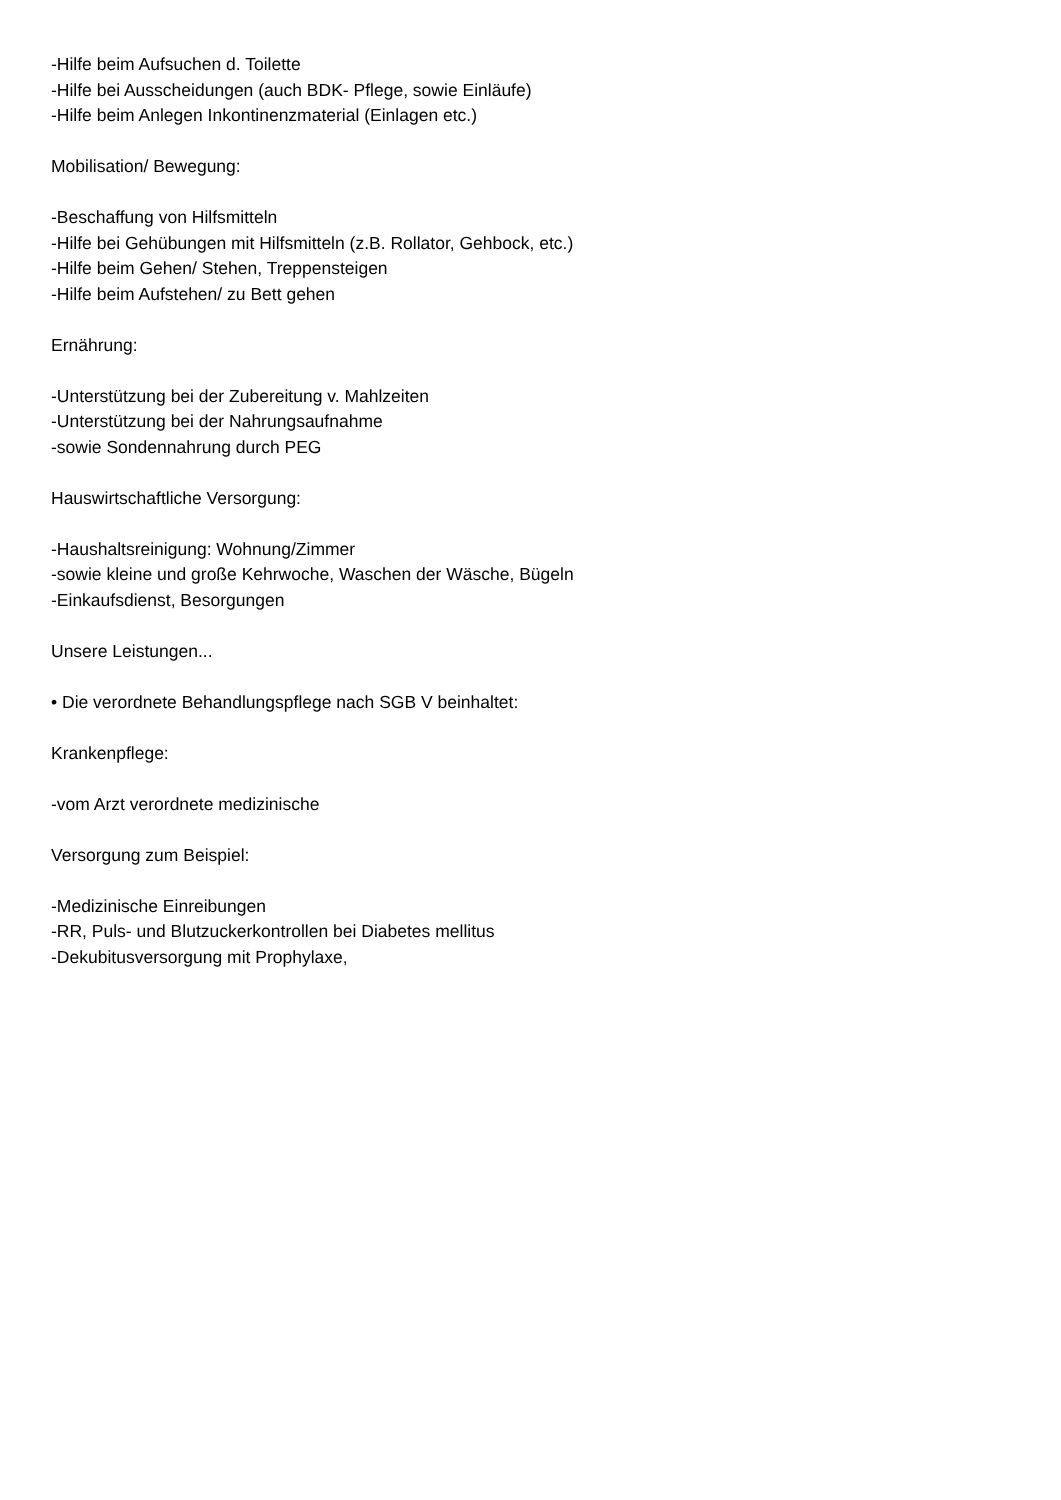-Hilfe beim Aufsuchen d. Toilette
-Hilfe bei Ausscheidungen (auch BDK- Pflege, sowie Einläufe)
-Hilfe beim Anlegen Inkontinenzmaterial (Einlagen etc.)
Mobilisation/ Bewegung:
-Beschaffung von Hilfsmitteln
-Hilfe bei Gehübungen mit Hilfsmitteln (z.B. Rollator, Gehbock, etc.)
-Hilfe beim Gehen/ Stehen, Treppensteigen
-Hilfe beim Aufstehen/ zu Bett gehen
Ernährung:
-Unterstützung bei der Zubereitung v. Mahlzeiten
-Unterstützung bei der Nahrungsaufnahme
-sowie Sondennahrung durch PEG
Hauswirtschaftliche Versorgung:
-Haushaltsreinigung: Wohnung/Zimmer
-sowie kleine und große Kehrwoche, Waschen der Wäsche, Bügeln
-Einkaufsdienst, Besorgungen
Unsere Leistungen...
• Die verordnete Behandlungspflege nach SGB V beinhaltet:
Krankenpflege:
-vom Arzt verordnete medizinische
Versorgung zum Beispiel:
-Medizinische Einreibungen
-RR, Puls- und Blutzuckerkontrollen bei Diabetes mellitus
-Dekubitusversorgung mit Prophylaxe,